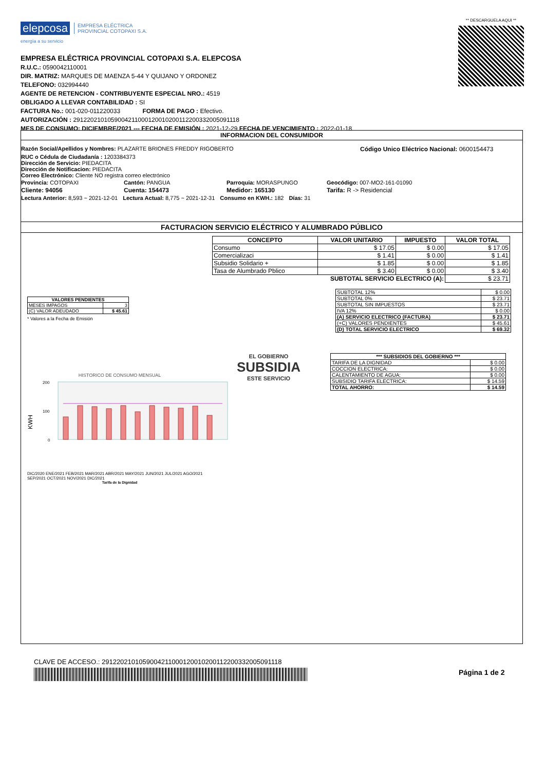elepcosa EMPRESA ELÉCTRICA
PROVINCIAL COTOPAXI S.A.
energía a su servicio
** DESCARGUELA AQUI **
EMPRESA ELÉCTRICA PROVINCIAL COTOPAXI S.A. ELEPCOSA
R.U.C.: 0590042110001
DIR. MATRIZ: MARQUES DE MAENZA 5-44 Y QUIJANO Y ORDONEZ
TELEFONO: 032994440
AGENTE DE RETENCION - CONTRIBUYENTE ESPECIAL NRO.: 4519
OBLIGADO A LLEVAR CONTABILIDAD : SI
FACTURA No.: 001-020-011220033 FORMA DE PAGO : Efectivo.
AUTORIZACIÓN : 2912202101059004211000120010200112200332005091118
MES DE CONSUMO: DICIEMBRE/2021 --- FECHA DE EMISIÓN : 2021-12-29 FECHA DE VENCIMIENTO : 2022-01-18
INFORMACION DEL CONSUMIDOR
Razón Social/Apellidos y Nombres: PLAZARTE BRIONES FREDDY RIGOBERTO Código Unico Eléctrico Nacional: 0600154473
RUC o Cédula de Ciudadanía : 1203384373
Dirección de Servicio: PIEDACITA
Dirección de Notificacion: PIEDACITA
Correo Electrónico: Cliente NO registra correo electrónico
Provincia: COTOPAXI Cantón: PANGUA Parroquia: MORASPUNGO Geocódigo: 007-MO2-161-01090
Cliente: 94056 Cuenta: 154473 Medidor: 165130 Tarifa: R -> Residencial
Lectura Anterior: 8,593 ~ 2021-12-01 Lectura Actual: 8,775 ~ 2021-12-31 Consumo en KWH.: 182 Días: 31
FACTURACION SERVICIO ELÉCTRICO Y ALUMBRADO PÚBLICO
| VALORES PENDIENTES | |
| --- | --- |
| MESES IMPAGOS | 3 |
| (C) VALOR ADEUDADO | $ 45.61 |
* Valores a la Fecha de Emisión
HISTORICO DE CONSUMO MENSUAL
KWH
200
100
0
DIC/2020 ENE/2021 FEB/2021 MAR/2021 ABR/2021 MAY/2021 JUN/2021 JUL/2021 AGO/2021 SEP/2021 OCT/2021 NOV/2021 DIC/2021
Tarifa de la Dignidad
| CONCEPTO | VALOR UNITARIO | IMPUESTO | VALOR TOTAL |
| --- | --- | --- | --- |
| Consumo | $ 17.05 | $ 0.00 | $ 17.05 |
| Comercializaci | $ 1.41 | $ 0.00 | $ 1.41 |
| Subsidio Solidario + | $ 1.85 | $ 0.00 | $ 1.85 |
| Tasa de Alumbrado Pblico | $ 3.40 | $ 0.00 | $ 3.40 |
| SUBTOTAL SERVICIO ELECTRICO (A): | | | $ 23.71 |
| SUBTOTAL 12% | $ 0.00 |
| SUBTOTAL 0% | $ 23.71 |
| SUBTOTAL SIN IMPUESTOS | $ 23.71 |
| IVA 12% | $ 0.00 |
| (A) SERVICIO ELECTRICO (FACTURA) | $ 23.71 |
| (+C) VALORES PENDIENTES | $ 45.61 |
| (D) TOTAL SERVICIO ELECTRICO | $ 69.32 |
EL GOBIERNO
SUBSIDIA
ESTE SERVICIO
| *** SUBSIDIOS DEL GOBIERNO *** | |
| --- | --- |
| TARIFA DE LA DIGNIDAD | $ 0.00 |
| COCCION ELECTRICA: | $ 0.00 |
| CALENTAMIENTO DE AGUA: | $ 0.00 |
| SUBSIDIO TARIFA ELECTRICA: | $ 14.59 |
| TOTAL AHORRO: | $ 14.59 |
CLAVE DE ACCESO.: 2912202101059004211000120010200112200332005091118
Página 1 de 2